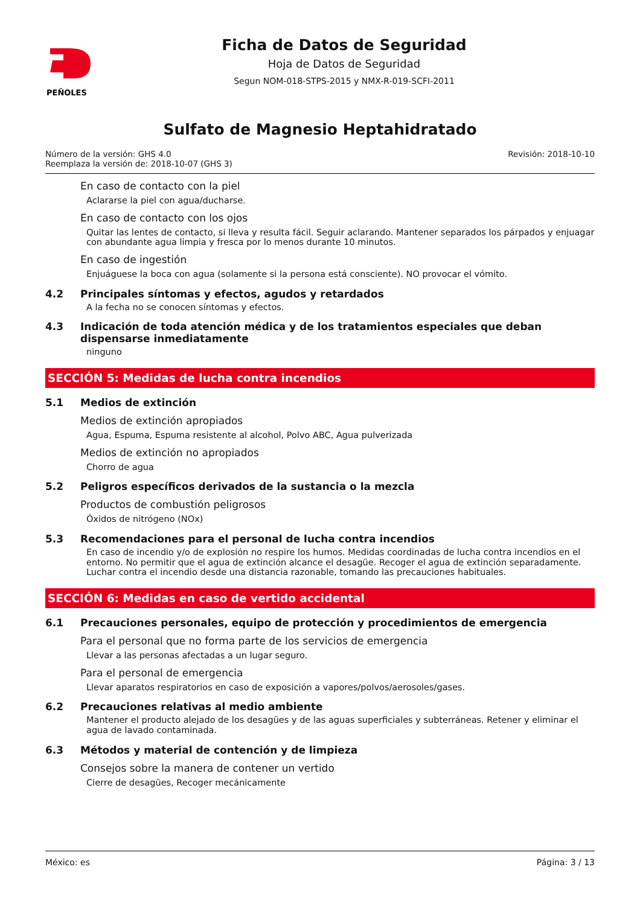PEÑOLES
Ficha de Datos de Seguridad
Hoja de Datos de Seguridad
Segun NOM-018-STPS-2015 y NMX-R-019-SCFI-2011
Sulfato de Magnesio Heptahidratado
Número de la versión: GHS 4.0
Reemplaza la versión de: 2018-10-07 (GHS 3)
Revisión: 2018-10-10
En caso de contacto con la piel
Aclararse la piel con agua/ducharse.
En caso de contacto con los ojos
Quitar las lentes de contacto, si lleva y resulta fácil. Seguir aclarando. Mantener separados los párpados y enjuagar con abundante agua limpia y fresca por lo menos durante 10 minutos.
En caso de ingestión
Enjuáguese la boca con agua (solamente si la persona está consciente). NO provocar el vómito.
4.2 Principales síntomas y efectos, agudos y retardados
A la fecha no se conocen síntomas y efectos.
4.3 Indicación de toda atención médica y de los tratamientos especiales que deban dispensarse inmediatamente
ninguno
SECCIÓN 5: Medidas de lucha contra incendios
5.1 Medios de extinción
Medios de extinción apropiados
Agua, Espuma, Espuma resistente al alcohol, Polvo ABC, Agua pulverizada
Medios de extinción no apropiados
Chorro de agua
5.2 Peligros específicos derivados de la sustancia o la mezcla
Productos de combustión peligrosos
Óxidos de nitrógeno (NOx)
5.3 Recomendaciones para el personal de lucha contra incendios
En caso de incendio y/o de explosión no respire los humos. Medidas coordinadas de lucha contra incendios en el entorno. No permitir que el agua de extinción alcance el desagüe. Recoger el agua de extinción separadamente. Luchar contra el incendio desde una distancia razonable, tomando las precauciones habituales.
SECCIÓN 6: Medidas en caso de vertido accidental
6.1 Precauciones personales, equipo de protección y procedimientos de emergencia
Para el personal que no forma parte de los servicios de emergencia
Llevar a las personas afectadas a un lugar seguro.
Para el personal de emergencia
Llevar aparatos respiratorios en caso de exposición a vapores/polvos/aerosoles/gases.
6.2 Precauciones relativas al medio ambiente
Mantener el producto alejado de los desagües y de las aguas superficiales y subterráneas. Retener y eliminar el agua de lavado contaminada.
6.3 Métodos y material de contención y de limpieza
Consejos sobre la manera de contener un vertido
Cierre de desagües, Recoger mecánicamente
México: es Página: 3 / 13